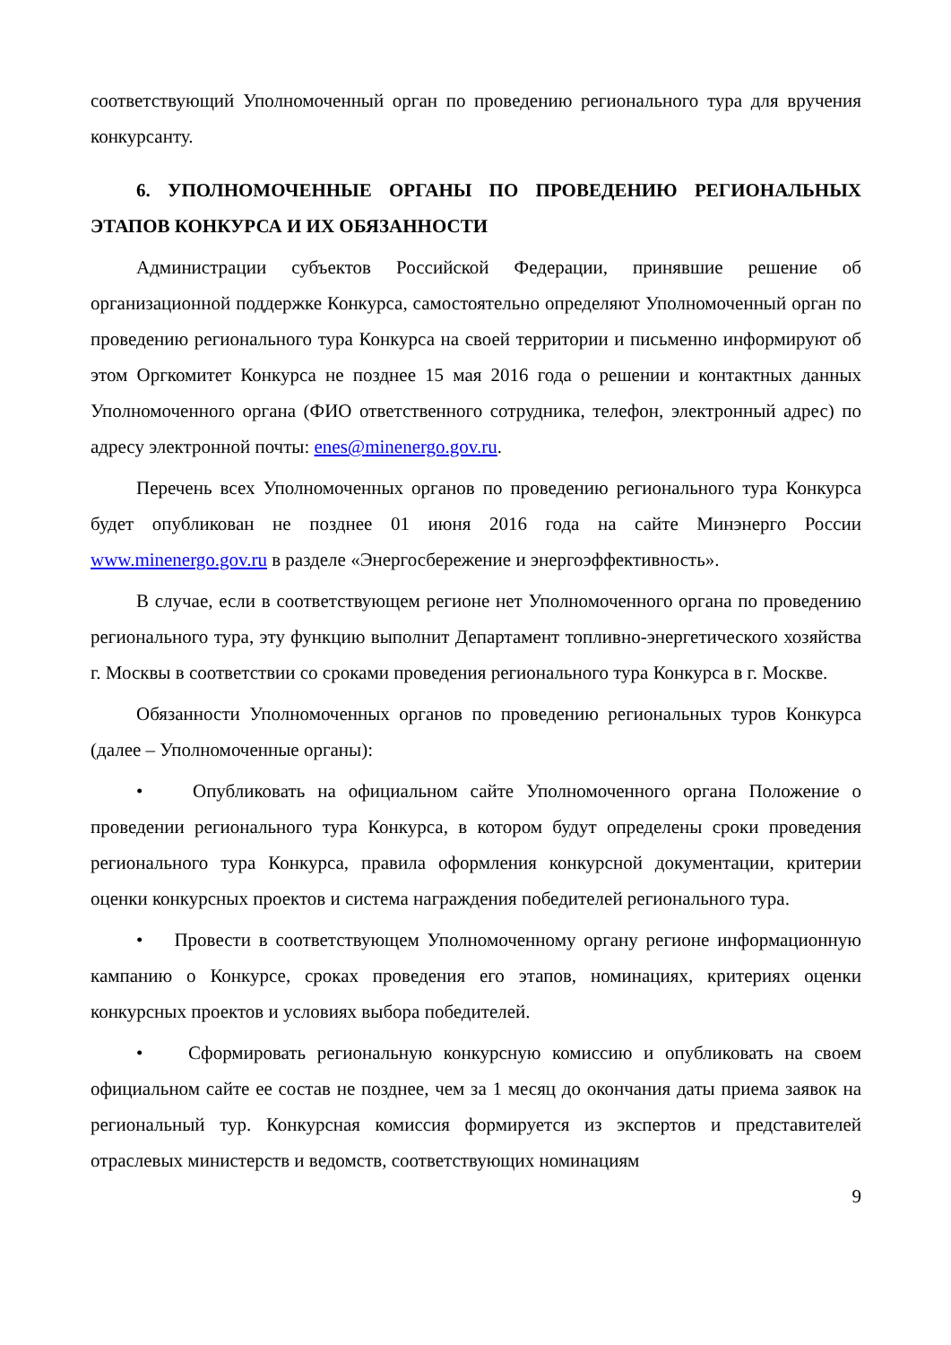соответствующий Уполномоченный орган по проведению регионального тура для вручения конкурсанту.
6. УПОЛНОМОЧЕННЫЕ ОРГАНЫ ПО ПРОВЕДЕНИЮ РЕГИОНАЛЬНЫХ ЭТАПОВ КОНКУРСА И ИХ ОБЯЗАННОСТИ
Администрации субъектов Российской Федерации, принявшие решение об организационной поддержке Конкурса, самостоятельно определяют Уполномоченный орган по проведению регионального тура Конкурса на своей территории и письменно информируют об этом Оргкомитет Конкурса не позднее 15 мая 2016 года о решении и контактных данных Уполномоченного органа (ФИО ответственного сотрудника, телефон, электронный адрес) по адресу электронной почты: enes@minenergo.gov.ru.
Перечень всех Уполномоченных органов по проведению регионального тура Конкурса будет опубликован не позднее 01 июня 2016 года на сайте Минэнерго России www.minenergo.gov.ru в разделе «Энергосбережение и энергоэффективность».
В случае, если в соответствующем регионе нет Уполномоченного органа по проведению регионального тура, эту функцию выполнит Департамент топливно-энергетического хозяйства г. Москвы в соответствии со сроками проведения регионального тура Конкурса в г. Москве.
Обязанности Уполномоченных органов по проведению региональных туров Конкурса (далее – Уполномоченные органы):
• Опубликовать на официальном сайте Уполномоченного органа Положение о проведении регионального тура Конкурса, в котором будут определены сроки проведения регионального тура Конкурса, правила оформления конкурсной документации, критерии оценки конкурсных проектов и система награждения победителей регионального тура.
• Провести в соответствующем Уполномоченному органу регионе информационную кампанию о Конкурсе, сроках проведения его этапов, номинациях, критериях оценки конкурсных проектов и условиях выбора победителей.
• Сформировать региональную конкурсную комиссию и опубликовать на своем официальном сайте ее состав не позднее, чем за 1 месяц до окончания даты приема заявок на региональный тур. Конкурсная комиссия формируется из экспертов и представителей отраслевых министерств и ведомств, соответствующих номинациям
9